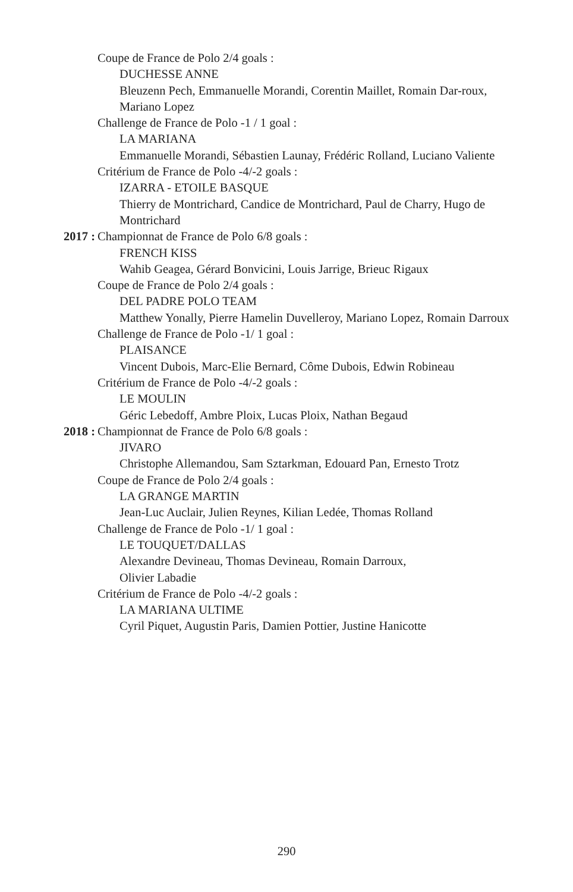Coupe de France de Polo 2/4 goals :
DUCHESSE ANNE
Bleuzenn Pech, Emmanuelle Morandi, Corentin Maillet, Romain Dar-roux, Mariano Lopez
Challenge de France de Polo -1 / 1 goal :
LA MARIANA
Emmanuelle Morandi, Sébastien Launay, Frédéric Rolland, Luciano Valiente
Critérium de France de Polo -4/-2 goals :
IZARRA - ETOILE BASQUE
Thierry de Montrichard, Candice de Montrichard, Paul de Charry, Hugo de Montrichard
2017 : Championnat de France de Polo 6/8 goals :
FRENCH KISS
Wahib Geagea, Gérard Bonvicini, Louis Jarrige, Brieuc Rigaux
Coupe de France de Polo 2/4 goals :
DEL PADRE POLO TEAM
Matthew Yonally, Pierre Hamelin Duvelleroy, Mariano Lopez, Romain Darroux
Challenge de France de Polo -1/ 1 goal :
PLAISANCE
Vincent Dubois, Marc-Elie Bernard, Côme Dubois, Edwin Robineau
Critérium de France de Polo -4/-2 goals :
LE MOULIN
Géric Lebedoff, Ambre Ploix, Lucas Ploix, Nathan Begaud
2018 : Championnat de France de Polo 6/8 goals :
JIVARO
Christophe Allemandou, Sam Sztarkman, Edouard Pan, Ernesto Trotz
Coupe de France de Polo 2/4 goals :
LA GRANGE MARTIN
Jean-Luc Auclair, Julien Reynes, Kilian Ledée, Thomas Rolland
Challenge de France de Polo -1/ 1 goal :
LE TOUQUET/DALLAS
Alexandre Devineau, Thomas Devineau, Romain Darroux,
Olivier Labadie
Critérium de France de Polo -4/-2 goals :
LA MARIANA ULTIME
Cyril Piquet, Augustin Paris, Damien Pottier, Justine Hanicotte
290